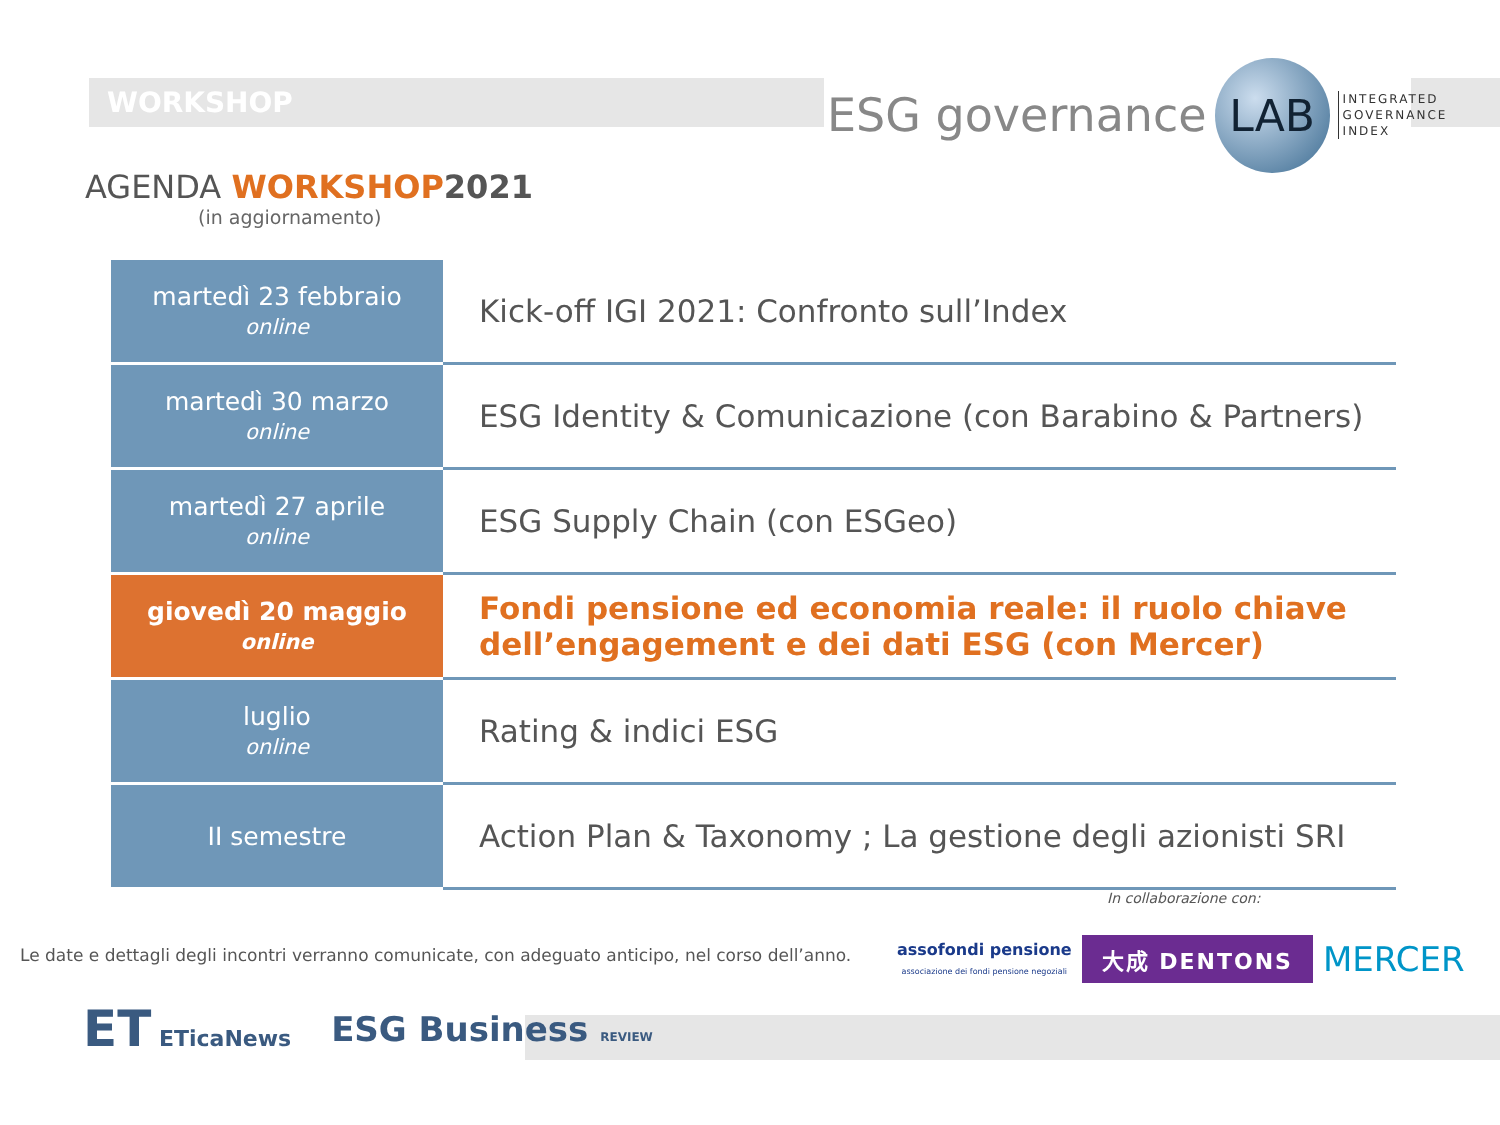WORKSHOP
ESG governance LAB INTEGRATED
GOVERNANCE
INDEX
AGENDA WORKSHOP 2021
(in aggiornamento)
| martedì 23 febbraio online | Kick-off IGI 2021: Confronto sull’Index |
| martedì 30 marzo online | ESG Identity & Comunicazione (con Barabino & Partners) |
| martedì 27 aprile online | ESG Supply Chain (con ESGeo) |
| giovedì 20 maggio online | Fondi pensione ed economia reale: il ruolo chiave dell’engagement e dei dati ESG (con Mercer) |
| luglio online | Rating & indici ESG |
| II semestre | Action Plan & Taxonomy ; La gestione degli azionisti SRI |
In collaborazione con:
Le date e dettagli degli incontri verranno comunicate, con adeguato anticipo, nel corso dell’anno.
assofondi pensione
associazione dei fondi pensione negoziali
大成 DENTONS
MERCER
ET ETicaNews ESG Business REVIEW